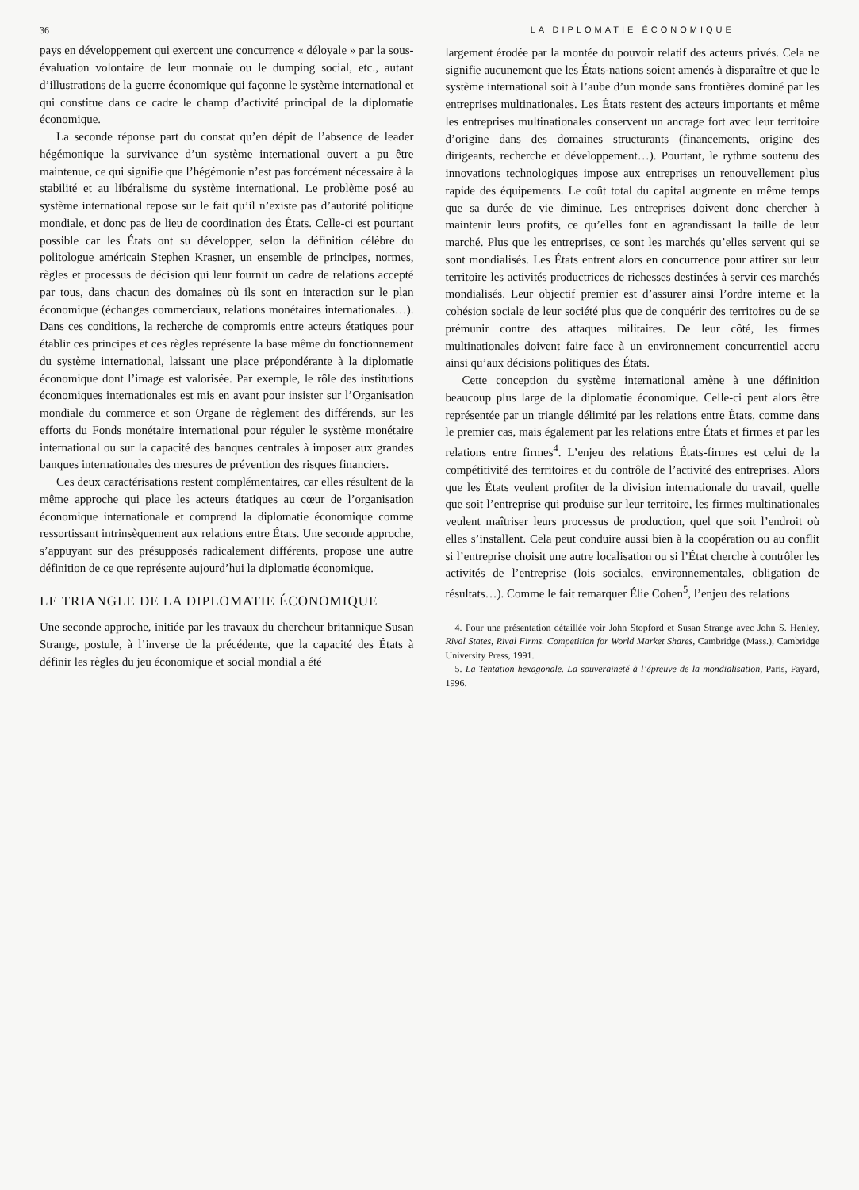36
pays en développement qui exercent une concurrence « déloyale » par la sous-évaluation volontaire de leur monnaie ou le dumping social, etc., autant d’illustrations de la guerre économique qui façonne le système international et qui constitue dans ce cadre le champ d’activité principal de la diplomatie économique.
La seconde réponse part du constat qu’en dépit de l’absence de leader hégémonique la survivance d’un système international ouvert a pu être maintenue, ce qui signifie que l’hégémonie n’est pas forcément nécessaire à la stabilité et au libéralisme du système international. Le problème posé au système international repose sur le fait qu’il n’existe pas d’autorité politique mondiale, et donc pas de lieu de coordination des États. Celle-ci est pourtant possible car les États ont su développer, selon la définition célèbre du politologue américain Stephen Krasner, un ensemble de principes, normes, règles et processus de décision qui leur fournit un cadre de relations accepté par tous, dans chacun des domaines où ils sont en interaction sur le plan économique (échanges commerciaux, relations monétaires internationales…). Dans ces conditions, la recherche de compromis entre acteurs étatiques pour établir ces principes et ces règles représente la base même du fonctionnement du système international, laissant une place prépondérante à la diplomatie économique dont l’image est valorisée. Par exemple, le rôle des institutions économiques internationales est mis en avant pour insister sur l’Organisation mondiale du commerce et son Organe de règlement des différends, sur les efforts du Fonds monétaire international pour réguler le système monétaire international ou sur la capacité des banques centrales à imposer aux grandes banques internationales des mesures de prévention des risques financiers.
Ces deux caractérisations restent complémentaires, car elles résultent de la même approche qui place les acteurs étatiques au cœur de l’organisation économique internationale et comprend la diplomatie économique comme ressortissant intrinsèquement aux relations entre États. Une seconde approche, s’appuyant sur des présupposés radicalement différents, propose une autre définition de ce que représente aujourd’hui la diplomatie économique.
LE TRIANGLE DE LA DIPLOMATIE ÉCONOMIQUE
Une seconde approche, initiée par les travaux du chercheur britannique Susan Strange, postule, à l’inverse de la précédente, que la capacité des États à définir les règles du jeu économique et social mondial a été
LA DIPLOMATIE ÉCONOMIQUE
largement érodée par la montée du pouvoir relatif des acteurs privés. Cela ne signifie aucunement que les États-nations soient amenés à disparaître et que le système international soit à l’aube d’un monde sans frontières dominé par les entreprises multinationales. Les États restent des acteurs importants et même les entreprises multinationales conservent un ancrage fort avec leur territoire d’origine dans des domaines structurants (financements, origine des dirigeants, recherche et développement…). Pourtant, le rythme soutenu des innovations technologiques impose aux entreprises un renouvellement plus rapide des équipements. Le coût total du capital augmente en même temps que sa durée de vie diminue. Les entreprises doivent donc chercher à maintenir leurs profits, ce qu’elles font en agrandissant la taille de leur marché. Plus que les entreprises, ce sont les marchés qu’elles servent qui se sont mondialisés. Les États entrent alors en concurrence pour attirer sur leur territoire les activités productrices de richesses destinées à servir ces marchés mondialisés. Leur objectif premier est d’assurer ainsi l’ordre interne et la cohésion sociale de leur société plus que de conquérir des territoires ou de se prémunir contre des attaques militaires. De leur côté, les firmes multinationales doivent faire face à un environnement concurrentiel accru ainsi qu’aux décisions politiques des États.
Cette conception du système international amène à une définition beaucoup plus large de la diplomatie économique. Celle-ci peut alors être représentée par un triangle délimité par les relations entre États, comme dans le premier cas, mais également par les relations entre États et firmes et par les relations entre firmes<sup>4</sup>. L’enjeu des relations États-firmes est celui de la compétitivité des territoires et du contrôle de l’activité des entreprises. Alors que les États veulent profiter de la division internationale du travail, quelle que soit l’entreprise qui produise sur leur territoire, les firmes multinationales veulent maîtriser leurs processus de production, quel que soit l’endroit où elles s’installent. Cela peut conduire aussi bien à la coopération ou au conflit si l’entreprise choisit une autre localisation ou si l’État cherche à contrôler les activités de l’entreprise (lois sociales, environnementales, obligation de résultats…). Comme le fait remarquer Élie Cohen<sup>5</sup>, l’enjeu des relations
4. Pour une présentation détaillée voir John Stopford et Susan Strange avec John S. Henley, Rival States, Rival Firms. Competition for World Market Shares, Cambridge (Mass.), Cambridge University Press, 1991.
5. La Tentation hexagonale. La souveraineté à l’épreuve de la mondialisation, Paris, Fayard, 1996.